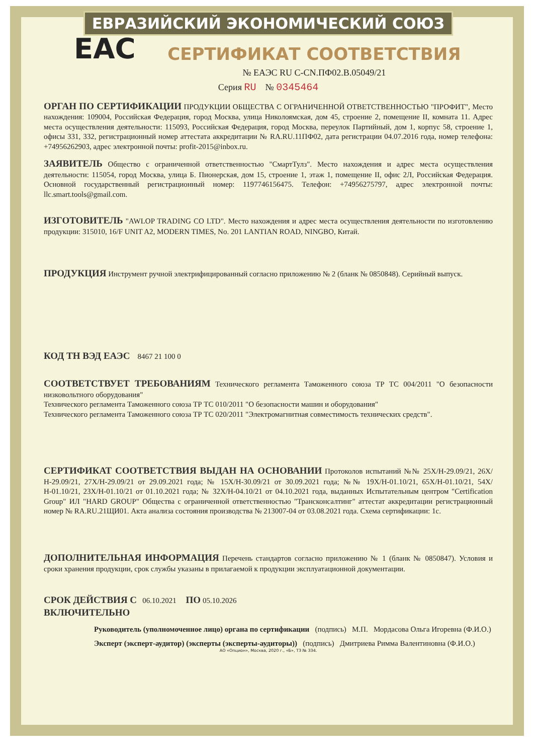ЕВРАЗИЙСКИЙ ЭКОНОМИЧЕСКИЙ СОЮЗ
EAC
СЕРТИФИКАТ СООТВЕТСТВИЯ
№ ЕАЭС RU C-CN.ПФ02.В.05049/21
Серия RU № 0345464
ОРГАН ПО СЕРТИФИКАЦИИ ПРОДУКЦИИ ОБЩЕСТВА С ОГРАНИЧЕННОЙ ОТВЕТСТВЕННОСТЬЮ "ПРОФИТ", Место нахождения: 109004, Российская Федерация, город Москва, улица Николоямская, дом 45, строение 2, помещение II, комната 11. Адрес места осуществления деятельности: 115093, Российская Федерация, город Москва, переулок Партийный, дом 1, корпус 58, строение 1, офисы 331, 332, регистрационный номер аттестата аккредитации № RA.RU.11ПФ02, дата регистрации 04.07.2016 года, номер телефона: +74956262903, адрес электронной почты: profit-2015@inbox.ru.
ЗАЯВИТЕЛЬ Общество с ограниченной ответственностью "СмартТулз". Место нахождения и адрес места осуществления деятельности: 115054, город Москва, улица Б. Пионерская, дом 15, строение 1, этаж 1, помещение II, офис 2Л, Российская Федерация. Основной государственный регистрационный номер: 1197746156475. Телефон: +74956275797, адрес электронной почты: llc.smart.tools@gmail.com.
ИЗГОТОВИТЕЛЬ "AWLOP TRADING CO LTD". Место нахождения и адрес места осуществления деятельности по изготовлению продукции: 315010, 16/F UNIT A2, MODERN TIMES, No. 201 LANTIAN ROAD, NINGBO, Китай.
ПРОДУКЦИЯ Инструмент ручной электрифицированный согласно приложению № 2 (бланк № 0850848). Серийный выпуск.
КОД ТН ВЭД ЕАЭС 8467 21 100 0
СООТВЕТСТВУЕТ ТРЕБОВАНИЯМ Технического регламента Таможенного союза ТР ТС 004/2011 "О безопасности низковольтного оборудования"
Технического регламента Таможенного союза ТР ТС 010/2011 "О безопасности машин и оборудования"
Технического регламента Таможенного союза ТР ТС 020/2011 "Электромагнитная совместимость технических средств".
СЕРТИФИКАТ СООТВЕТСТВИЯ ВЫДАН НА ОСНОВАНИИ Протоколов испытаний №№ 25Х/Н-29.09/21, 26Х/Н-29.09/21, 27Х/Н-29.09/21 от 29.09.2021 года; № 15Х/Н-30.09/21 от 30.09.2021 года; №№ 19Х/Н-01.10/21, 65Х/Н-01.10/21, 54Х/Н-01.10/21, 23Х/Н-01.10/21 от 01.10.2021 года; № 32Х/Н-04.10/21 от 04.10.2021 года, выданных Испытательным центром "Certification Group" ИЛ "HARD GROUP" Общества с ограниченной ответственностью "Трансконсалтинг" аттестат аккредитации регистрационный номер № RA.RU.21ЩИ01. Акта анализа состояния производства № 213007-04 от 03.08.2021 года. Схема сертификации: 1с.
ДОПОЛНИТЕЛЬНАЯ ИНФОРМАЦИЯ Перечень стандартов согласно приложению № 1 (бланк № 0850847). Условия и сроки хранения продукции, срок службы указаны в прилагаемой к продукции эксплуатационной документации.
СРОК ДЕЙСТВИЯ С 06.10.2021 ПО 05.10.2026
ВКЛЮЧИТЕЛЬНО
Руководитель (уполномоченное лицо) органа по сертификации (подпись) М.П. Мордасова Ольга Игоревна (Ф.И.О.)
Эксперт (эксперт-аудитор) (эксперты (эксперты-аудиторы)) (подпись) Дмитриева Римма Валентиновна (Ф.И.О.)
АО «Опцион», Москва, 2020 г., «Б», ТЗ № 334.